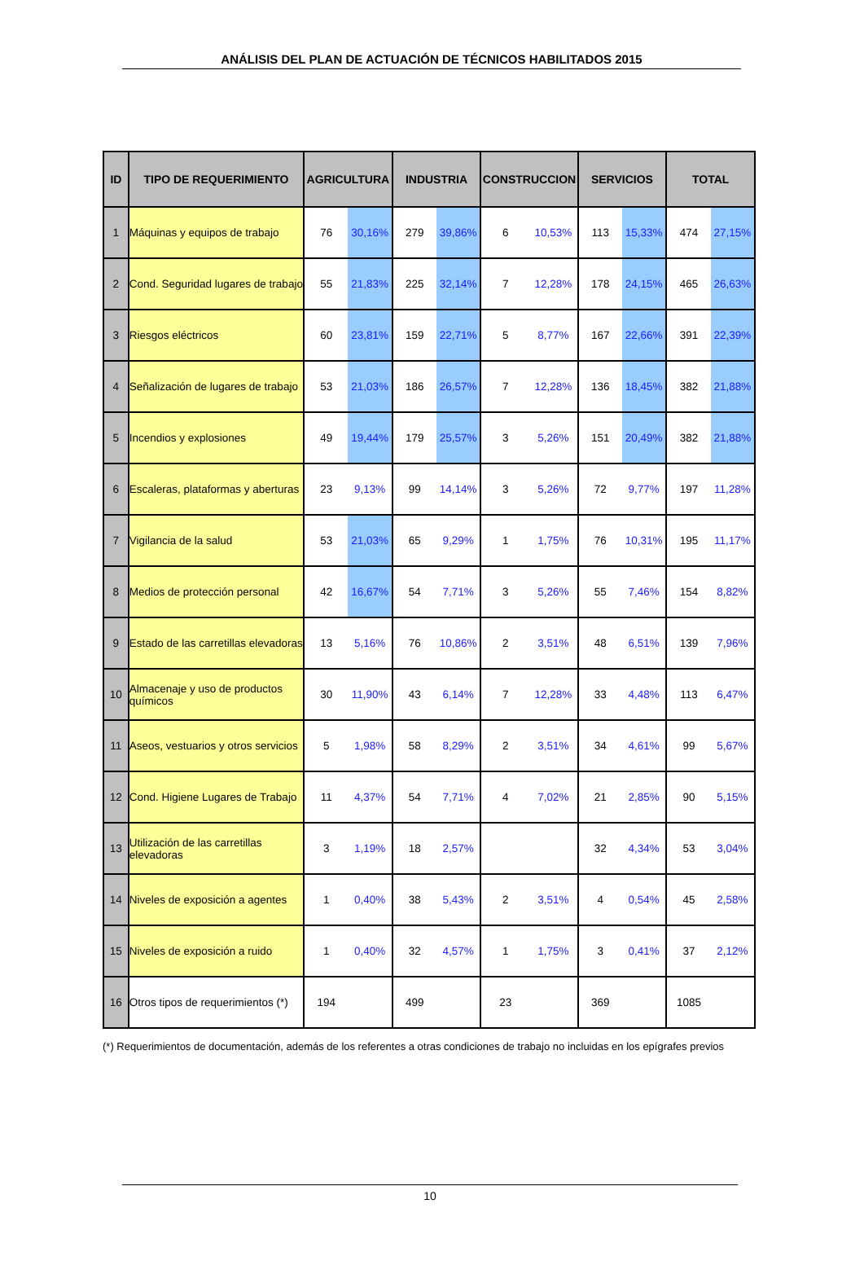ANÁLISIS DEL PLAN DE ACTUACIÓN DE TÉCNICOS HABILITADOS 2015
| ID | TIPO DE REQUERIMIENTO | AGRICULTURA | | INDUSTRIA | | CONSTRUCCION | | SERVICIOS | | TOTAL | |
| --- | --- | --- | --- | --- | --- | --- | --- | --- | --- | --- | --- |
| 1 | Máquinas y equipos de trabajo | 76 | 30,16% | 279 | 39,86% | 6 | 10,53% | 113 | 15,33% | 474 | 27,15% |
| 2 | Cond. Seguridad lugares de trabajo | 55 | 21,83% | 225 | 32,14% | 7 | 12,28% | 178 | 24,15% | 465 | 26,63% |
| 3 | Riesgos eléctricos | 60 | 23,81% | 159 | 22,71% | 5 | 8,77% | 167 | 22,66% | 391 | 22,39% |
| 4 | Señalización de lugares de trabajo | 53 | 21,03% | 186 | 26,57% | 7 | 12,28% | 136 | 18,45% | 382 | 21,88% |
| 5 | Incendios y explosiones | 49 | 19,44% | 179 | 25,57% | 3 | 5,26% | 151 | 20,49% | 382 | 21,88% |
| 6 | Escaleras, plataformas y aberturas | 23 | 9,13% | 99 | 14,14% | 3 | 5,26% | 72 | 9,77% | 197 | 11,28% |
| 7 | Vigilancia de la salud | 53 | 21,03% | 65 | 9,29% | 1 | 1,75% | 76 | 10,31% | 195 | 11,17% |
| 8 | Medios de protección personal | 42 | 16,67% | 54 | 7,71% | 3 | 5,26% | 55 | 7,46% | 154 | 8,82% |
| 9 | Estado de las carretillas elevadoras | 13 | 5,16% | 76 | 10,86% | 2 | 3,51% | 48 | 6,51% | 139 | 7,96% |
| 10 | Almacenaje y uso de productos químicos | 30 | 11,90% | 43 | 6,14% | 7 | 12,28% | 33 | 4,48% | 113 | 6,47% |
| 11 | Aseos, vestuarios y otros servicios | 5 | 1,98% | 58 | 8,29% | 2 | 3,51% | 34 | 4,61% | 99 | 5,67% |
| 12 | Cond. Higiene Lugares de Trabajo | 11 | 4,37% | 54 | 7,71% | 4 | 7,02% | 21 | 2,85% | 90 | 5,15% |
| 13 | Utilización de las carretillas elevadoras | 3 | 1,19% | 18 | 2,57% | | | 32 | 4,34% | 53 | 3,04% |
| 14 | Niveles de exposición a agentes | 1 | 0,40% | 38 | 5,43% | 2 | 3,51% | 4 | 0,54% | 45 | 2,58% |
| 15 | Niveles de exposición a ruido | 1 | 0,40% | 32 | 4,57% | 1 | 1,75% | 3 | 0,41% | 37 | 2,12% |
| 16 | Otros tipos de requerimientos (*) | 194 | | 499 | | 23 | | 369 | | 1085 | |
(*) Requerimientos de documentación, además de los referentes a otras condiciones de trabajo no incluidas en los epígrafes previos
10